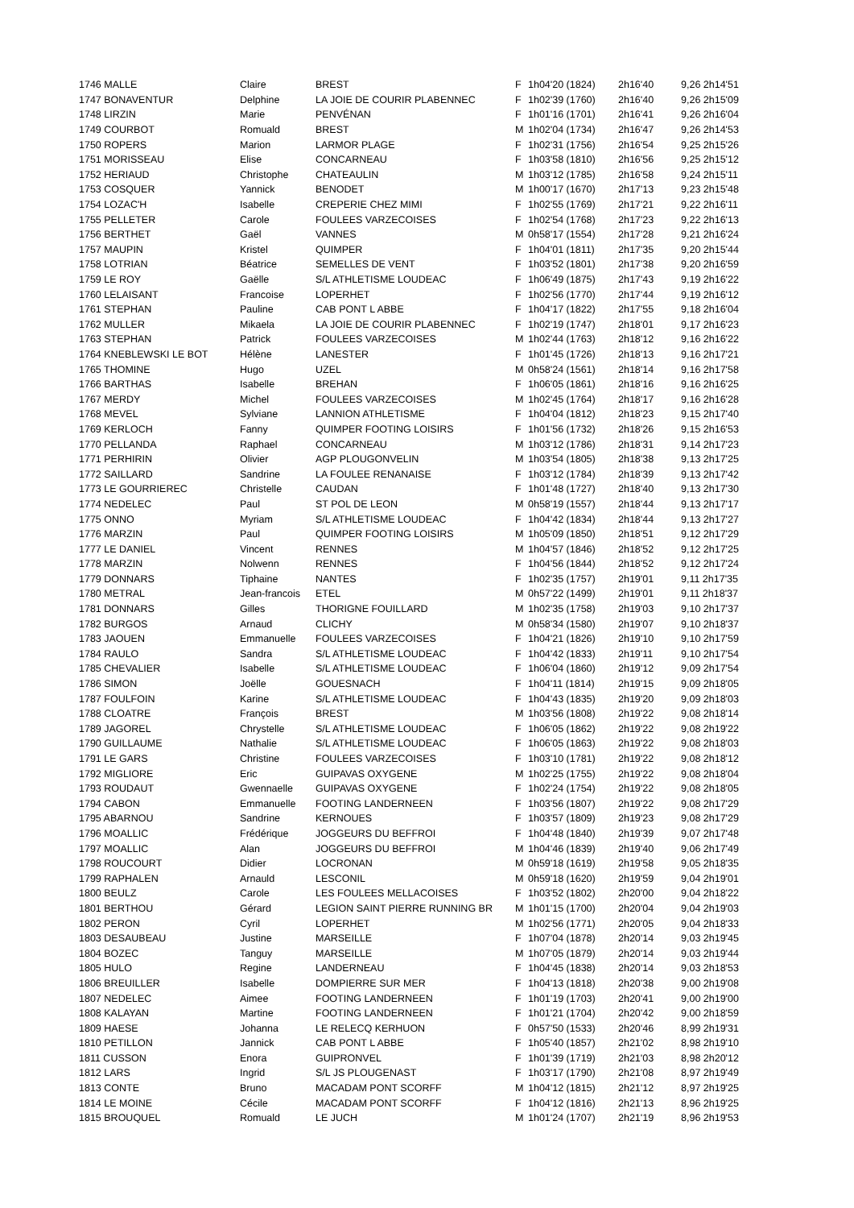| 1746 MALLE | Claire | BREST | F | 1h04'20 (1824) | 2h16'40 | 9,26 2h14'51 |
| 1747 BONAVENTUR | Delphine | LA JOIE DE COURIR PLABENNEC | F | 1h02'39 (1760) | 2h16'40 | 9,26 2h15'09 |
| 1748 LIRZIN | Marie | PENVÉNAN | F | 1h01'16 (1701) | 2h16'41 | 9,26 2h16'04 |
| 1749 COURBOT | Romuald | BREST | M | 1h02'04 (1734) | 2h16'47 | 9,26 2h14'53 |
| 1750 ROPERS | Marion | LARMOR PLAGE | F | 1h02'31 (1756) | 2h16'54 | 9,25 2h15'26 |
| 1751 MORISSEAU | Elise | CONCARNEAU | F | 1h03'58 (1810) | 2h16'56 | 9,25 2h15'12 |
| 1752 HERIAUD | Christophe | CHATEAULIN | M | 1h03'12 (1785) | 2h16'58 | 9,24 2h15'11 |
| 1753 COSQUER | Yannick | BENODET | M | 1h00'17 (1670) | 2h17'13 | 9,23 2h15'48 |
| 1754 LOZAC'H | Isabelle | CREPERIE CHEZ MIMI | F | 1h02'55 (1769) | 2h17'21 | 9,22 2h16'11 |
| 1755 PELLETER | Carole | FOULEES VARZECOISES | F | 1h02'54 (1768) | 2h17'23 | 9,22 2h16'13 |
| 1756 BERTHET | Gaël | VANNES | M | 0h58'17 (1554) | 2h17'28 | 9,21 2h16'24 |
| 1757 MAUPIN | Kristel | QUIMPER | F | 1h04'01 (1811) | 2h17'35 | 9,20 2h15'44 |
| 1758 LOTRIAN | Béatrice | SEMELLES DE VENT | F | 1h03'52 (1801) | 2h17'38 | 9,20 2h16'59 |
| 1759 LE ROY | Gaëlle | S/L ATHLETISME LOUDEAC | F | 1h06'49 (1875) | 2h17'43 | 9,19 2h16'22 |
| 1760 LELAISANT | Francoise | LOPERHET | F | 1h02'56 (1770) | 2h17'44 | 9,19 2h16'12 |
| 1761 STEPHAN | Pauline | CAB PONT L ABBE | F | 1h04'17 (1822) | 2h17'55 | 9,18 2h16'04 |
| 1762 MULLER | Mikaela | LA JOIE DE COURIR PLABENNEC | F | 1h02'19 (1747) | 2h18'01 | 9,17 2h16'23 |
| 1763 STEPHAN | Patrick | FOULEES VARZECOISES | M | 1h02'44 (1763) | 2h18'12 | 9,16 2h16'22 |
| 1764 KNEBLEWSKI LE BOT | Hélène | LANESTER | F | 1h01'45 (1726) | 2h18'13 | 9,16 2h17'21 |
| 1765 THOMINE | Hugo | UZEL | M | 0h58'24 (1561) | 2h18'14 | 9,16 2h17'58 |
| 1766 BARTHAS | Isabelle | BREHAN | F | 1h06'05 (1861) | 2h18'16 | 9,16 2h16'25 |
| 1767 MERDY | Michel | FOULEES VARZECOISES | M | 1h02'45 (1764) | 2h18'17 | 9,16 2h16'28 |
| 1768 MEVEL | Sylviane | LANNION ATHLETISME | F | 1h04'04 (1812) | 2h18'23 | 9,15 2h17'40 |
| 1769 KERLOCH | Fanny | QUIMPER FOOTING LOISIRS | F | 1h01'56 (1732) | 2h18'26 | 9,15 2h16'53 |
| 1770 PELLANDA | Raphael | CONCARNEAU | M | 1h03'12 (1786) | 2h18'31 | 9,14 2h17'23 |
| 1771 PERHIRIN | Olivier | AGP PLOUGONVELIN | M | 1h03'54 (1805) | 2h18'38 | 9,13 2h17'25 |
| 1772 SAILLARD | Sandrine | LA FOULEE RENANAISE | F | 1h03'12 (1784) | 2h18'39 | 9,13 2h17'42 |
| 1773 LE GOURRIEREC | Christelle | CAUDAN | F | 1h01'48 (1727) | 2h18'40 | 9,13 2h17'30 |
| 1774 NEDELEC | Paul | ST POL DE LEON | M | 0h58'19 (1557) | 2h18'44 | 9,13 2h17'17 |
| 1775 ONNO | Myriam | S/L ATHLETISME LOUDEAC | F | 1h04'42 (1834) | 2h18'44 | 9,13 2h17'27 |
| 1776 MARZIN | Paul | QUIMPER FOOTING LOISIRS | M | 1h05'09 (1850) | 2h18'51 | 9,12 2h17'29 |
| 1777 LE DANIEL | Vincent | RENNES | M | 1h04'57 (1846) | 2h18'52 | 9,12 2h17'25 |
| 1778 MARZIN | Nolwenn | RENNES | F | 1h04'56 (1844) | 2h18'52 | 9,12 2h17'24 |
| 1779 DONNARS | Tiphaine | NANTES | F | 1h02'35 (1757) | 2h19'01 | 9,11 2h17'35 |
| 1780 METRAL | Jean-francois | ETEL | M | 0h57'22 (1499) | 2h19'01 | 9,11 2h18'37 |
| 1781 DONNARS | Gilles | THORIGNE FOUILLARD | M | 1h02'35 (1758) | 2h19'03 | 9,10 2h17'37 |
| 1782 BURGOS | Arnaud | CLICHY | M | 0h58'34 (1580) | 2h19'07 | 9,10 2h18'37 |
| 1783 JAOUEN | Emmanuelle | FOULEES VARZECOISES | F | 1h04'21 (1826) | 2h19'10 | 9,10 2h17'59 |
| 1784 RAULO | Sandra | S/L ATHLETISME LOUDEAC | F | 1h04'42 (1833) | 2h19'11 | 9,10 2h17'54 |
| 1785 CHEVALIER | Isabelle | S/L ATHLETISME LOUDEAC | F | 1h06'04 (1860) | 2h19'12 | 9,09 2h17'54 |
| 1786 SIMON | Joëlle | GOUESNACH | F | 1h04'11 (1814) | 2h19'15 | 9,09 2h18'05 |
| 1787 FOULFOIN | Karine | S/L ATHLETISME LOUDEAC | F | 1h04'43 (1835) | 2h19'20 | 9,09 2h18'03 |
| 1788 CLOATRE | François | BREST | M | 1h03'56 (1808) | 2h19'22 | 9,08 2h18'14 |
| 1789 JAGOREL | Chrystelle | S/L ATHLETISME LOUDEAC | F | 1h06'05 (1862) | 2h19'22 | 9,08 2h19'22 |
| 1790 GUILLAUME | Nathalie | S/L ATHLETISME LOUDEAC | F | 1h06'05 (1863) | 2h19'22 | 9,08 2h18'03 |
| 1791 LE GARS | Christine | FOULEES VARZECOISES | F | 1h03'10 (1781) | 2h19'22 | 9,08 2h18'12 |
| 1792 MIGLIORE | Eric | GUIPAVAS OXYGENE | M | 1h02'25 (1755) | 2h19'22 | 9,08 2h18'04 |
| 1793 ROUDAUT | Gwennaelle | GUIPAVAS OXYGENE | F | 1h02'24 (1754) | 2h19'22 | 9,08 2h18'05 |
| 1794 CABON | Emmanuelle | FOOTING LANDERNEEN | F | 1h03'56 (1807) | 2h19'22 | 9,08 2h17'29 |
| 1795 ABARNOU | Sandrine | KERNOUES | F | 1h03'57 (1809) | 2h19'23 | 9,08 2h17'29 |
| 1796 MOALLIC | Frédérique | JOGGEURS DU BEFFROI | F | 1h04'48 (1840) | 2h19'39 | 9,07 2h17'48 |
| 1797 MOALLIC | Alan | JOGGEURS DU BEFFROI | M | 1h04'46 (1839) | 2h19'40 | 9,06 2h17'49 |
| 1798 ROUCOURT | Didier | LOCRONAN | M | 0h59'18 (1619) | 2h19'58 | 9,05 2h18'35 |
| 1799 RAPHALEN | Arnauld | LESCONIL | M | 0h59'18 (1620) | 2h19'59 | 9,04 2h19'01 |
| 1800 BEULZ | Carole | LES FOULEES MELLACOISES | F | 1h03'52 (1802) | 2h20'00 | 9,04 2h18'22 |
| 1801 BERTHOU | Gérard | LEGION SAINT PIERRE RUNNING BR | M | 1h01'15 (1700) | 2h20'04 | 9,04 2h19'03 |
| 1802 PERON | Cyril | LOPERHET | M | 1h02'56 (1771) | 2h20'05 | 9,04 2h18'33 |
| 1803 DESAUBEAU | Justine | MARSEILLE | F | 1h07'04 (1878) | 2h20'14 | 9,03 2h19'45 |
| 1804 BOZEC | Tanguy | MARSEILLE | M | 1h07'05 (1879) | 2h20'14 | 9,03 2h19'44 |
| 1805 HULO | Regine | LANDERNEAU | F | 1h04'45 (1838) | 2h20'14 | 9,03 2h18'53 |
| 1806 BREUILLER | Isabelle | DOMPIERRE SUR MER | F | 1h04'13 (1818) | 2h20'38 | 9,00 2h19'08 |
| 1807 NEDELEC | Aimee | FOOTING LANDERNEEN | F | 1h01'19 (1703) | 2h20'41 | 9,00 2h19'00 |
| 1808 KALAYAN | Martine | FOOTING LANDERNEEN | F | 1h01'21 (1704) | 2h20'42 | 9,00 2h18'59 |
| 1809 HAESE | Johanna | LE RELECQ KERHUON | F | 0h57'50 (1533) | 2h20'46 | 8,99 2h19'31 |
| 1810 PETILLON | Jannick | CAB PONT L ABBE | F | 1h05'40 (1857) | 2h21'02 | 8,98 2h19'10 |
| 1811 CUSSON | Enora | GUIPRONVEL | F | 1h01'39 (1719) | 2h21'03 | 8,98 2h20'12 |
| 1812 LARS | Ingrid | S/L JS PLOUGENAST | F | 1h03'17 (1790) | 2h21'08 | 8,97 2h19'49 |
| 1813 CONTE | Bruno | MACADAM PONT SCORFF | M | 1h04'12 (1815) | 2h21'12 | 8,97 2h19'25 |
| 1814 LE MOINE | Cécile | MACADAM PONT SCORFF | F | 1h04'12 (1816) | 2h21'13 | 8,96 2h19'25 |
| 1815 BROUQUEL | Romuald | LE JUCH | M | 1h01'24 (1707) | 2h21'19 | 8,96 2h19'53 |